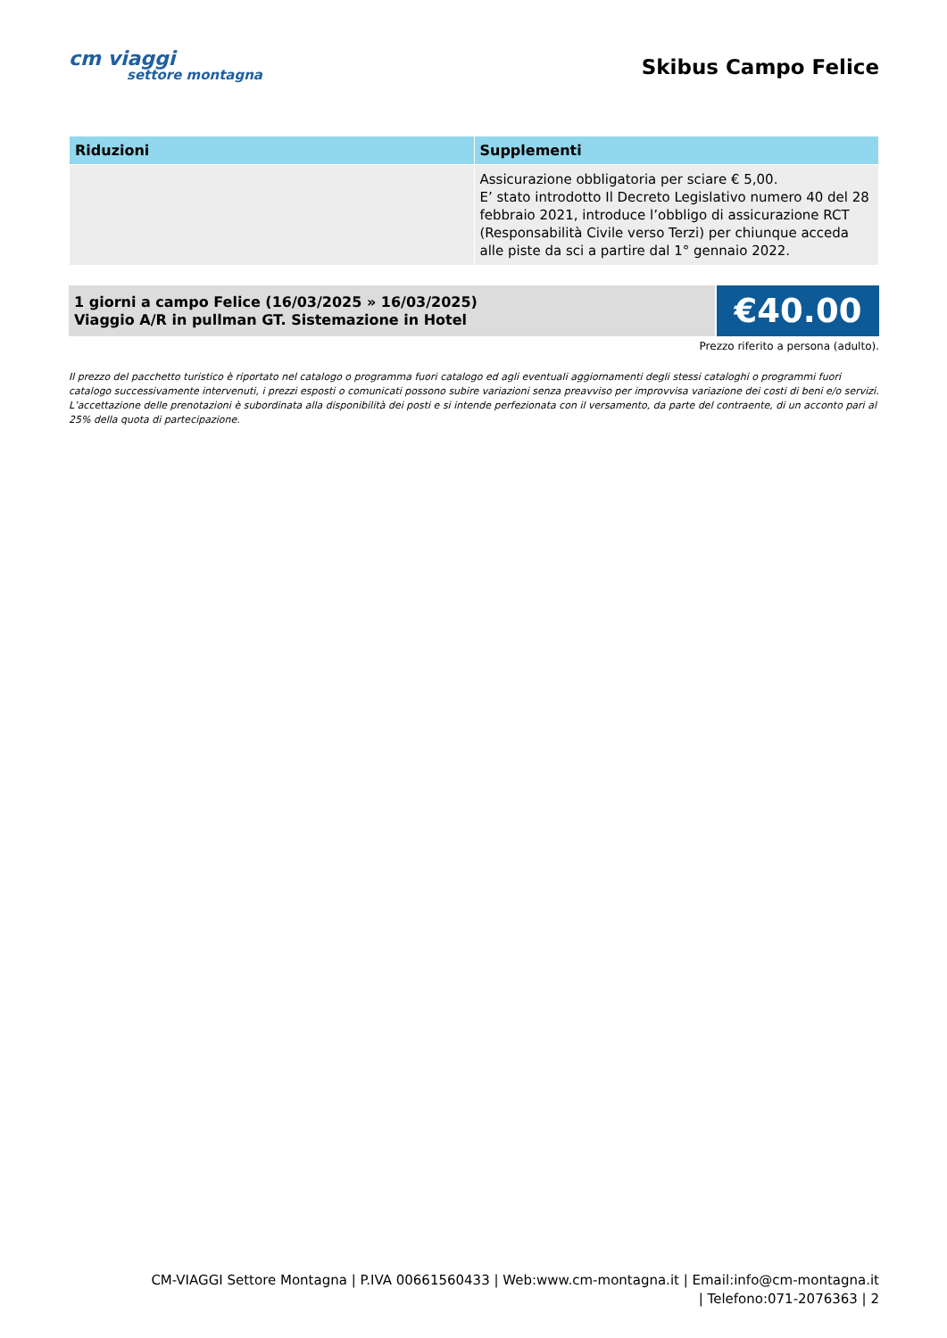cm viaggi
settore montagna
Skibus Campo Felice
| Riduzioni | Supplementi |
| --- | --- |
| | Assicurazione obbligatoria per sciare € 5,00. E’ stato introdotto Il Decreto Legislativo numero 40 del 28 febbraio 2021, introduce l’obbligo di assicurazione RCT (Responsabilità Civile verso Terzi) per chiunque acceda alle piste da sci a partire dal 1° gennaio 2022. |
1 giorni a campo Felice (16/03/2025 » 16/03/2025)
Viaggio A/R in pullman GT. Sistemazione in Hotel
€40.00
Prezzo riferito a persona (adulto).
Il prezzo del pacchetto turistico è riportato nel catalogo o programma fuori catalogo ed agli eventuali aggiornamenti degli stessi cataloghi o programmi fuori catalogo successivamente intervenuti, i prezzi esposti o comunicati possono subire variazioni senza preavviso per improvvisa variazione dei costi di beni e/o servizi.
L’accettazione delle prenotazioni è subordinata alla disponibilità dei posti e si intende perfezionata con il versamento, da parte del contraente, di un acconto pari al 25% della quota di partecipazione.
CM-VIAGGI Settore Montagna | P.IVA 00661560433 | Web:www.cm-montagna.it | Email:info@cm-montagna.it | Telefono:071-2076363 | 2